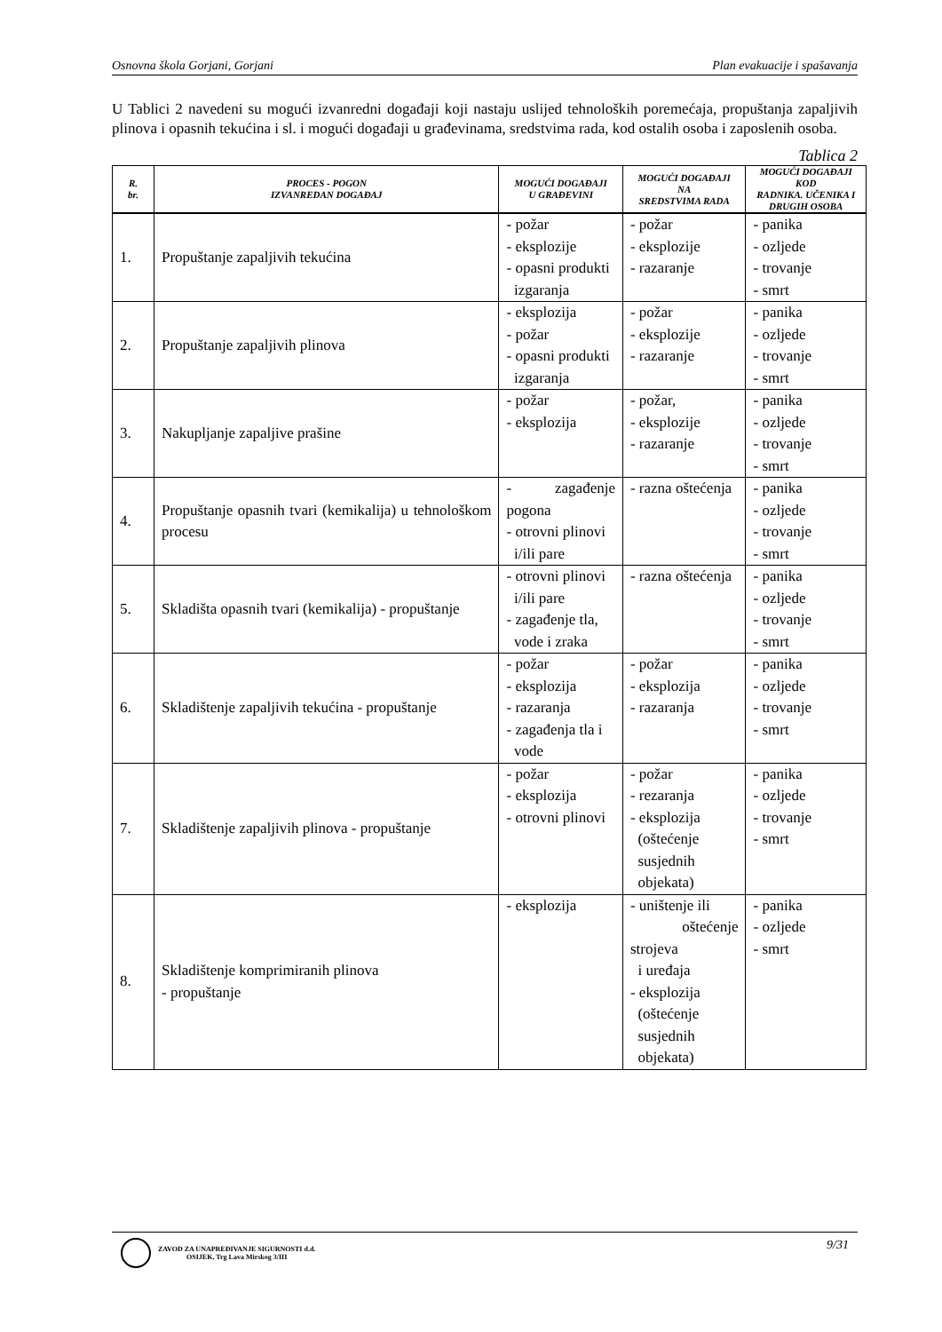Osnovna škola Gorjani, Gorjani Plan evakuacije i spašavanja
U Tablici 2 navedeni su mogući izvanredni događaji koji nastaju uslijed tehnoloških poremećaja, propuštanja zapaljivih plinova i opasnih tekućina i sl. i mogući događaji u građevinama, sredstvima rada, kod ostalih osoba i zaposlenih osoba.
Tablica 2
| R. br. | PROCES - POGON IZVANREDAN DOGAĐAJ | MOGUĆI DOGAĐAJI U GRAĐEVINI | MOGUĆI DOGAĐAJI NA SREDSTVIMA RADA | MOGUĆI DOGAĐAJI KOD RADNIKA. UČENIKA I DRUGIH OSOBA |
| --- | --- | --- | --- | --- |
| 1. | Propuštanje zapaljivih tekućina | - požar - eksplozije - opasni produkti izgaranja | - požar - eksplozije - razaranje | - panika - ozljede - trovanje - smrt |
| 2. | Propuštanje zapaljivih plinova | - eksplozija - požar - opasni produkti izgaranja | - požar - eksplozije - razaranje | - panika - ozljede - trovanje - smrt |
| 3. | Nakupljanje zapaljive prašine | - požar - eksplozija | - požar, - eksplozije - razaranje | - panika - ozljede - trovanje - smrt |
| 4. | Propuštanje opasnih tvari (kemikalija) u tehnološkom procesu | - zagađenje pogona - otrovni plinovi i/ili pare | - razna oštećenja | - panika - ozljede - trovanje - smrt |
| 5. | Skladišta opasnih tvari (kemikalija) - propuštanje | - otrovni plinovi i/ili pare - zagađenje tla, vode i zraka | - razna oštećenja | - panika - ozljede - trovanje - smrt |
| 6. | Skladištenje zapaljivih tekućina - propuštanje | - požar - eksplozija - razaranja - zagađenja tla i vode | - požar - eksplozija - razaranja | - panika - ozljede - trovanje - smrt |
| 7. | Skladištenje zapaljivih plinova - propuštanje | - požar - eksplozija - otrovni plinovi | - požar - rezaranja - eksplozija (oštećenje susjednih objekata) | - panika - ozljede - trovanje - smrt |
| 8. | Skladištenje komprimiranih plinova - propuštanje | - eksplozija | - uništenje ili oštećenje strojeva i uređaja - eksplozija (oštećenje susjednih objekata) | - panika - ozljede - smrt |
ZAVOD ZA UNAPREĐIVANJE SIGURNOSTI d.d.
OSIJEK, Trg Lava Mirskog 3/III
9/31